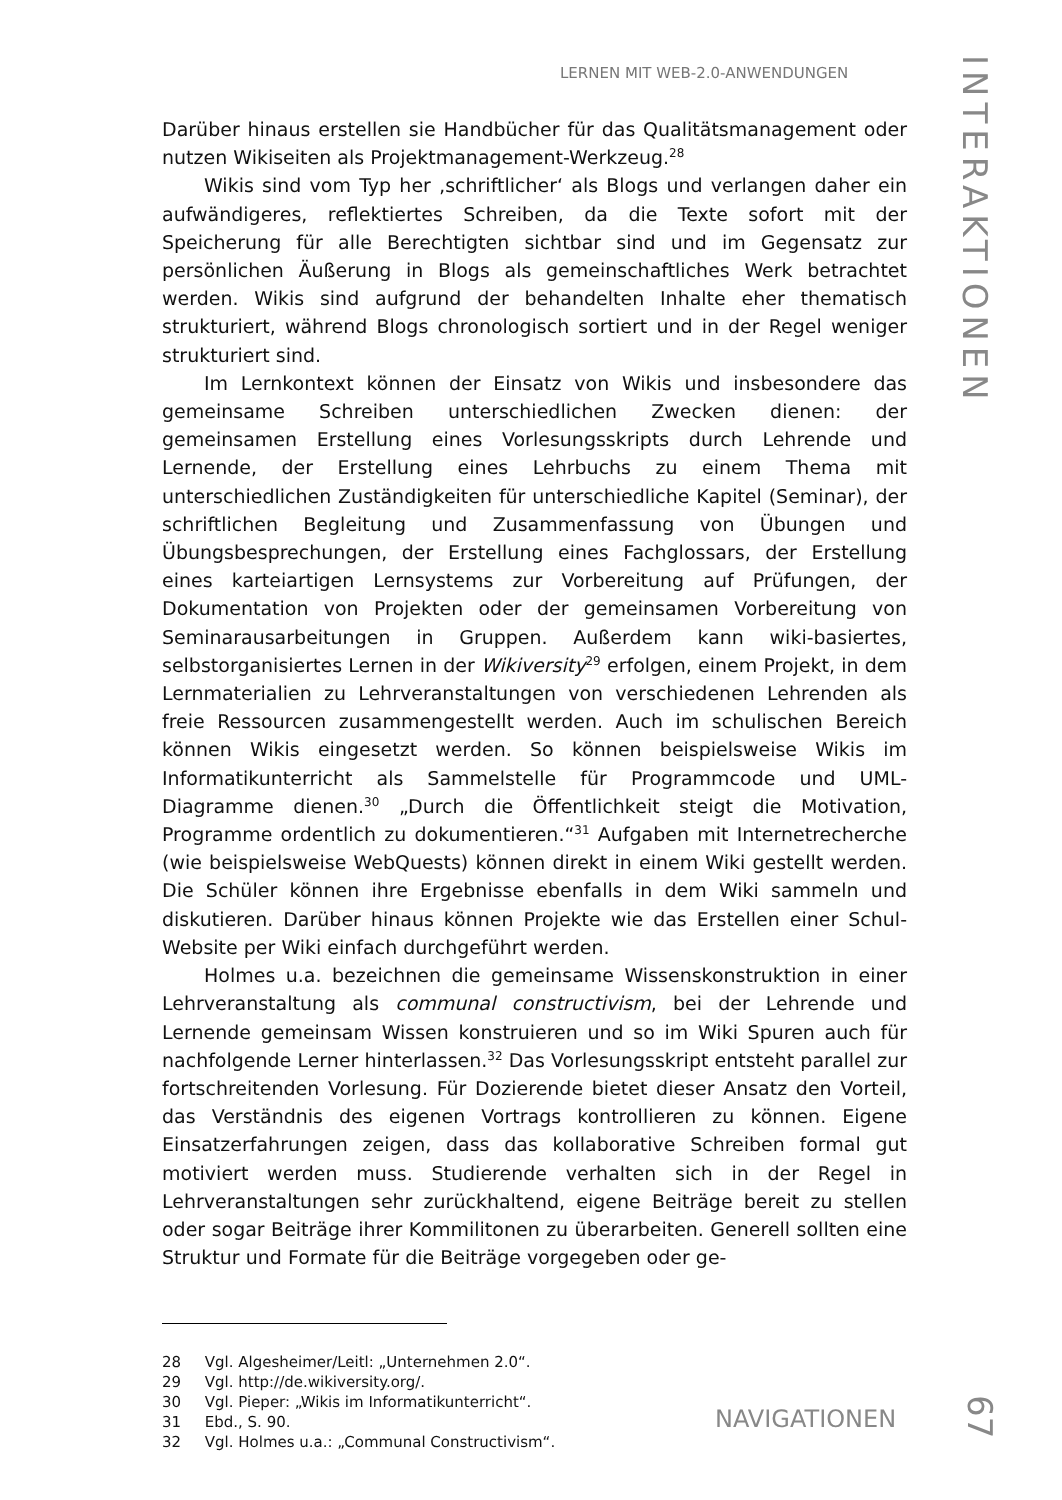LERNEN MIT WEB-2.0-ANWENDUNGEN
INTERAKTIONEN
Darüber hinaus erstellen sie Handbücher für das Qualitätsmanagement oder nutzen Wikiseiten als Projektmanagement-Werkzeug.<sup>28</sup>
Wikis sind vom Typ her ‚schriftlicher‘ als Blogs und verlangen daher ein aufwändigeres, reflektiertes Schreiben, da die Texte sofort mit der Speicherung für alle Berechtigten sichtbar sind und im Gegensatz zur persönlichen Äußerung in Blogs als gemeinschaftliches Werk betrachtet werden. Wikis sind aufgrund der behandelten Inhalte eher thematisch strukturiert, während Blogs chronologisch sortiert und in der Regel weniger strukturiert sind.
Im Lernkontext können der Einsatz von Wikis und insbesondere das gemeinsame Schreiben unterschiedlichen Zwecken dienen: der gemeinsamen Erstellung eines Vorlesungsskripts durch Lehrende und Lernende, der Erstellung eines Lehrbuchs zu einem Thema mit unterschiedlichen Zuständigkeiten für unterschiedliche Kapitel (Seminar), der schriftlichen Begleitung und Zusammenfassung von Übungen und Übungsbesprechungen, der Erstellung eines Fachglossars, der Erstellung eines karteiartigen Lernsystems zur Vorbereitung auf Prüfungen, der Dokumentation von Projekten oder der gemeinsamen Vorbereitung von Seminarausarbeitungen in Gruppen. Außerdem kann wiki-basiertes, selbstorganisiertes Lernen in der Wikiversity<sup>29</sup> erfolgen, einem Projekt, in dem Lernmaterialien zu Lehrveranstaltungen von verschiedenen Lehrenden als freie Ressourcen zusammengestellt werden. Auch im schulischen Bereich können Wikis eingesetzt werden. So können beispielsweise Wikis im Informatikunterricht als Sammelstelle für Programmcode und UML-Diagramme dienen.<sup>30</sup> „Durch die Öffentlichkeit steigt die Motivation, Programme ordentlich zu dokumentieren.“<sup>31</sup> Aufgaben mit Internetrecherche (wie beispielsweise WebQuests) können direkt in einem Wiki gestellt werden. Die Schüler können ihre Ergebnisse ebenfalls in dem Wiki sammeln und diskutieren. Darüber hinaus können Projekte wie das Erstellen einer Schul-Website per Wiki einfach durchgeführt werden.
Holmes u.a. bezeichnen die gemeinsame Wissenskonstruktion in einer Lehrveranstaltung als communal constructivism, bei der Lehrende und Lernende gemeinsam Wissen konstruieren und so im Wiki Spuren auch für nachfolgende Lerner hinterlassen.<sup>32</sup> Das Vorlesungsskript entsteht parallel zur fortschreitenden Vorlesung. Für Dozierende bietet dieser Ansatz den Vorteil, das Verständnis des eigenen Vortrags kontrollieren zu können. Eigene Einsatzerfahrungen zeigen, dass das kollaborative Schreiben formal gut motiviert werden muss. Studierende verhalten sich in der Regel in Lehrveranstaltungen sehr zurückhaltend, eigene Beiträge bereit zu stellen oder sogar Beiträge ihrer Kommilitonen zu überarbeiten. Generell sollten eine Struktur und Formate für die Beiträge vorgegeben oder ge-
28 Vgl. Algesheimer/Leitl: „Unternehmen 2.0“.
29 Vgl. http://de.wikiversity.org/.
30 Vgl. Pieper: „Wikis im Informatikunterricht“.
31 Ebd., S. 90.
32 Vgl. Holmes u.a.: „Communal Constructivism“.
NAVIGATIONEN
67